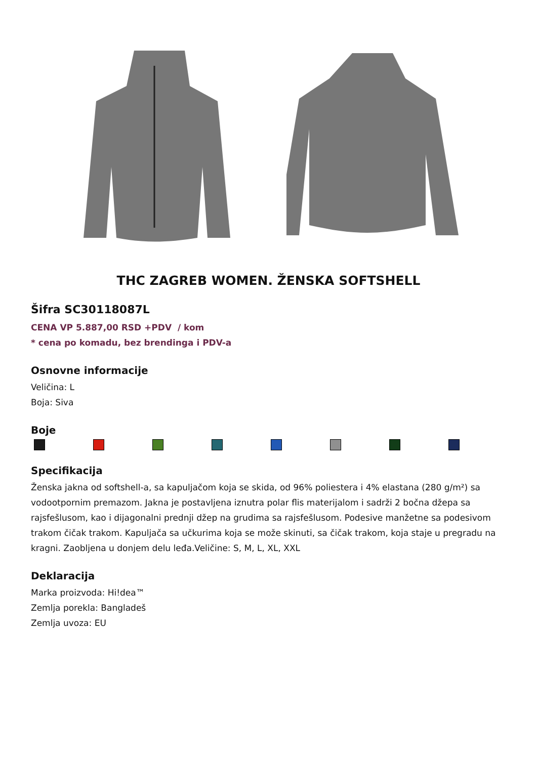THC ZAGREB WOMEN. ŽENSKA SOFTSHELL
Šifra SC30118087L
CENA VP 5.887,00 RSD +PDV / kom
* cena po komadu, bez brendinga i PDV-a
Osnovne informacije
Veličina: L
Boja: Siva
Boje
Specifikacija
Ženska jakna od softshell-a, sa kapuljačom koja se skida, od 96% poliestera i 4% elastana (280 g/m²) sa vodootpornim premazom. Jakna je postavljena iznutra polar flis materijalom i sadrži 2 bočna džepa sa rajsfešlusom, kao i dijagonalni prednji džep na grudima sa rajsfešlusom. Podesive manžetne sa podesivom trakom čičak trakom. Kapuljača sa učkurima koja se može skinuti, sa čičak trakom, koja staje u pregradu na kragni. Zaobljena u donjem delu leđa.Veličine: S, M, L, XL, XXL
Deklaracija
Marka proizvoda: Hi!dea™
Zemlja porekla: Bangladeš
Zemlja uvoza: EU